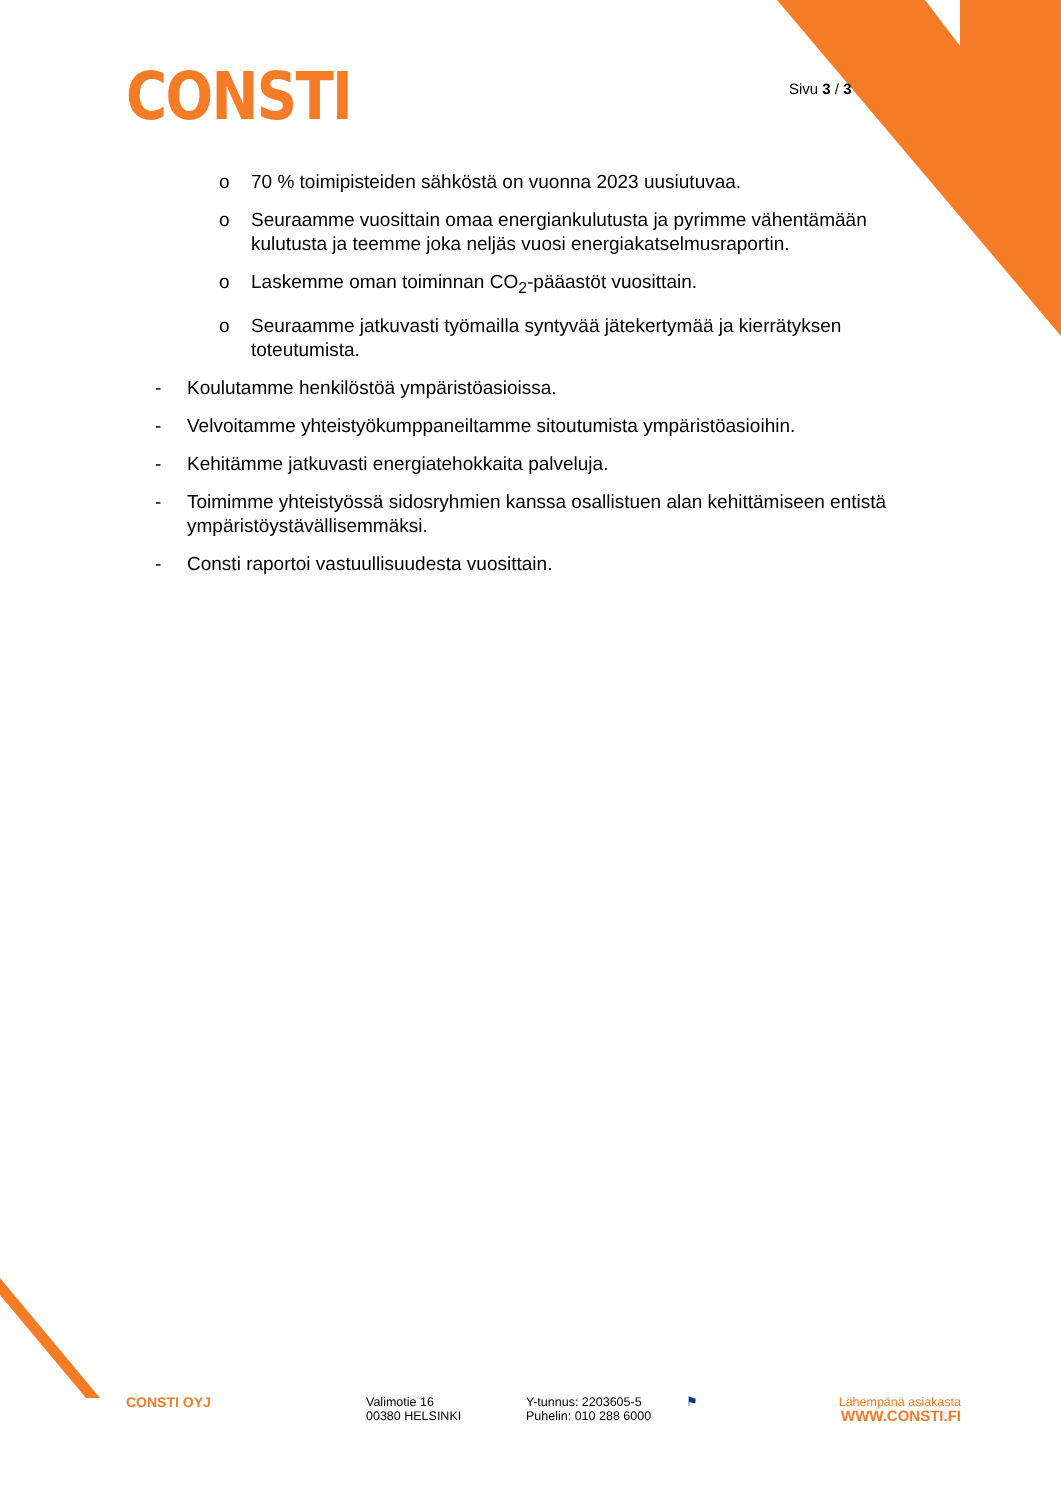CONSTI Sivu 3 / 3
o 70 % toimipisteiden sähköstä on vuonna 2023 uusiutuvaa.
o Seuraamme vuosittain omaa energiankulutusta ja pyrimme vähentämään kulutusta ja teemme joka neljäs vuosi energiakatselmusraportin.
o Laskemme oman toiminnan CO<sub>2</sub>-pääastöt vuosittain.
o Seuraamme jatkuvasti työmailla syntyvää jätekertymää ja kierrätyksen toteutumista.
- Koulutamme henkilöstöä ympäristöasioissa.
- Velvoitamme yhteistyökumppaneiltamme sitoutumista ympäristöasioihin.
- Kehitämme jatkuvasti energiatehokkaita palveluja.
- Toimimme yhteistyössä sidosryhmien kanssa osallistuen alan kehittämiseen entistä ympäristöystävällisemmäksi.
- Consti raportoi vastuullisuudesta vuosittain.
CONSTI OYJ Valimotie 16
00380 HELSINKI
Y-tunnus: 2203605-5
Puhelin: 010 288 6000
⚑ Lähempänä asiakasta
WWW.CONSTI.FI